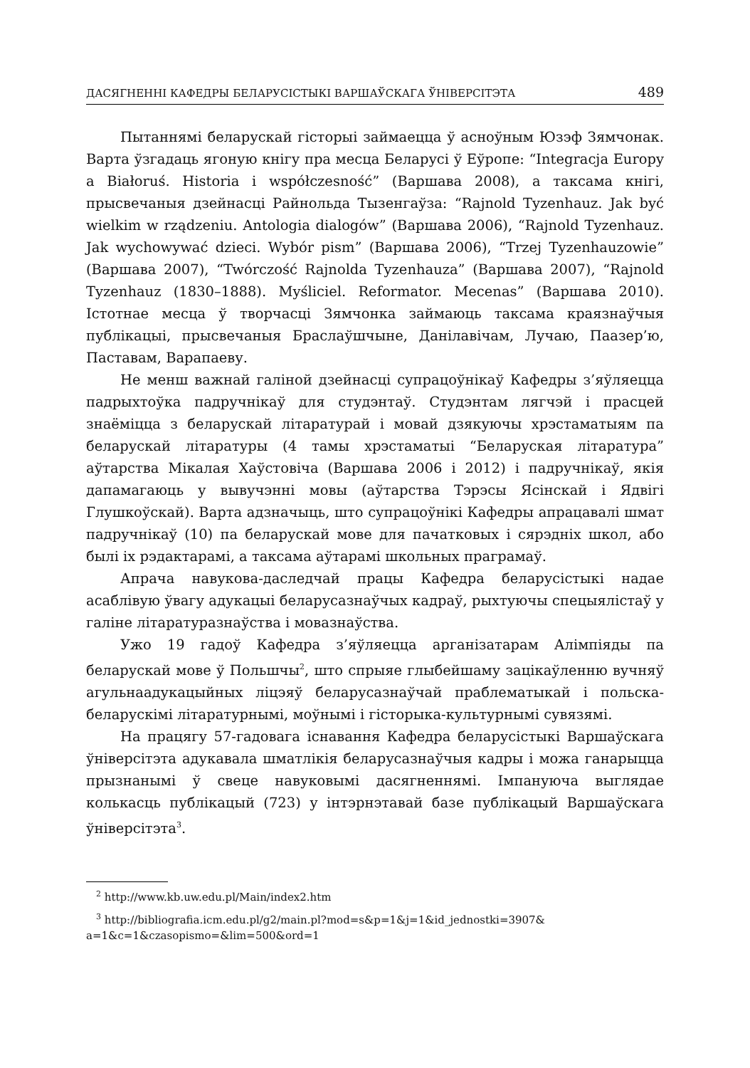ДАСЯГНЕННІ КАФЕДРЫ БЕЛАРУСІСТЫКІ ВАРШАЎСКАГА ЎНІВЕРСІТЭТА 489
Пытаннямі беларускай гісторыі займаецца ў асноўным Юзэф Зямчонак. Варта ўзгадаць ягоную кнігу пра месца Беларусі ў Еўропе: “Integracja Europy a Białoruś. Historia i współczesność” (Варшава 2008), а таксама кнігі, прысвечаныя дзейнасці Райнольда Тызенгаўза: “Rajnold Tyzenhauz. Jak być wielkim w rządzeniu. Antologia dialogów” (Варшава 2006), “Rajnold Tyzenhauz. Jak wychowywać dzieci. Wybór pism” (Варшава 2006), “Trzej Tyzenhauzowie” (Варшава 2007), “Twórczość Rajnolda Tyzenhauza” (Варшава 2007), “Rajnold Tyzenhauz (1830–1888). Myśliciel. Reformator. Mecenas” (Варшава 2010). Істотнае месца ў творчасці Зямчонка займаюць таксама краязнаўчыя публікацыі, прысвечаныя Браслаўшчыне, Данілавічам, Лучаю, Паазер’ю, Паставам, Варапаеву.
Не менш важнай галіной дзейнасці супрацоўнікаў Кафедры з’яўляецца падрыхтоўка падручнікаў для студэнтаў. Студэнтам лягчэй і прасцей знаёміцца з беларускай літаратурай і мовай дзякуючы хрэстаматыям па беларускай літаратуры (4 тамы хрэстаматыі “Беларуская літаратура” аўтарства Мікалая Хаўстовіча (Варшава 2006 і 2012) і падручнікаў, якія дапамагаюць у вывучэнні мовы (аўтарства Тэрэсы Ясінскай і Ядвігі Глушкоўскай). Варта адзначыць, што супрацоўнікі Кафедры апрацавалі шмат падручнікаў (10) па беларускай мове для пачатковых і сярэдніх школ, або былі іх рэдактарамі, а таксама аўтарамі школьных праграмаў.
Апрача навукова-даследчай працы Кафедра беларусістыкі надае асаблівую ўвагу адукацыі беларусазнаўчых кадраў, рыхтуючы спецыялістаў у галіне літаратуразнаўства і мовазнаўства.
Ужо 19 гадоў Кафедра з’яўляецца арганізатарам Алімпіяды па беларускай мове ў Польшчы<sup>2</sup>, што спрыяе глыбейшаму зацікаўленню вучняў агульнаадукацыйных ліцэяў беларусазнаўчай праблематыкай і польска-беларускімі літаратурнымі, моўнымі і гісторыка-культурнымі сувязямі.
На працягу 57-гадовага існавання Кафедра беларусістыкі Варшаўскага ўніверсітэта адукавала шматлікія беларусазнаўчыя кадры і можа ганарыцца прызнанымі ў свеце навуковымі дасягненнямі. Імпануюча выглядае колькасць публікацый (723) у інтэрнэтавай базе публікацый Варшаўскага ўніверсітэта<sup>3</sup>.
<sup>2</sup> http://www.kb.uw.edu.pl/Main/index2.htm
<sup>3</sup> http://bibliografia.icm.edu.pl/g2/main.pl?mod=s&p=1&j=1&id_jednostki=3907& a=1&c=1&czasopismo=&lim=500&ord=1